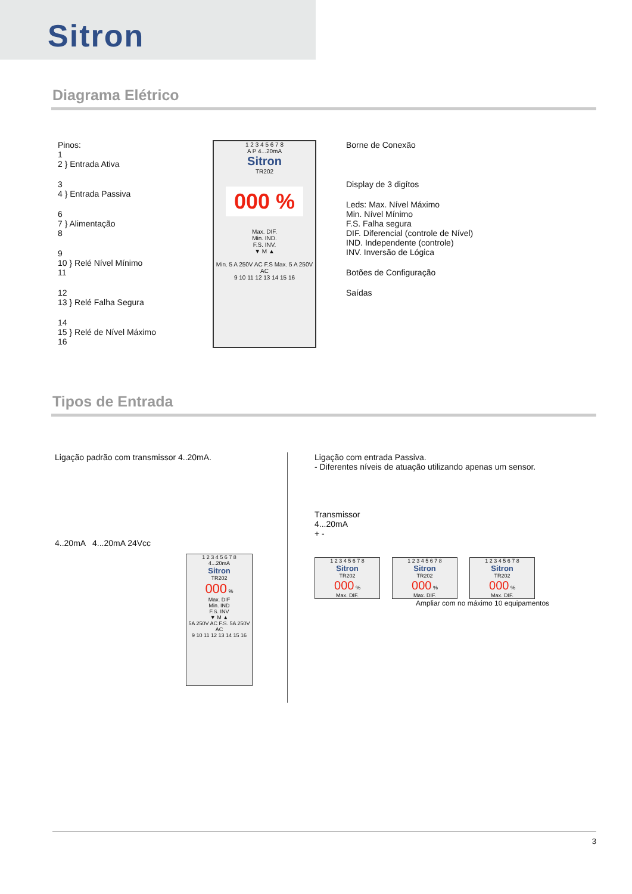Sitron
Diagrama Elétrico
Pinos:
1
2 } Entrada Ativa
3
4 } Entrada Passiva
6
7 } Alimentação
8
9
10 } Relé Nível Mínimo
11
12
13 } Relé Falha Segura
14
15 } Relé de Nível Máximo
16
1 2 3 4 5 6 7 8
A P 4...20mA
Sitron
TR202
000 %
Max. DIF.
Min. IND.
F.S. INV.
▼ M ▲
Min. 5 A 250V AC F.S Max. 5 A 250V AC
9 10 11 12 13 14 15 16
Borne de Conexão
Display de 3 digítos
Leds: Max. Nível Máximo
Min. Nível Mínimo
F.S. Falha segura
DIF. Diferencial (controle de Nível)
IND. Independente (controle)
INV. Inversão de Lógica
Botões de Configuração
Saídas
Tipos de Entrada
Ligação padrão com transmissor 4..20mA.
4..20mA 4...20mA 24Vcc
1 2 3 4 5 6 7 8
4...20mA
Sitron
TR202
000 %
Max. DIF
Min. IND
F.S. INV
▼ M ▲
5A 250V AC F.S. 5A 250V AC
9 10 11 12 13 14 15 16
Ligação com entrada Passiva.
- Diferentes níveis de atuação utilizando apenas um sensor.
Transmissor
4...20mA
+ -
1 2 3 4 5 6 7 8
Sitron
TR202
000 %
Max. DIF.
1 2 3 4 5 6 7 8
Sitron
TR202
000 %
Max. DIF.
1 2 3 4 5 6 7 8
Sitron
TR202
000 %
Max. DIF.
Ampliar com no máximo 10 equipamentos
3